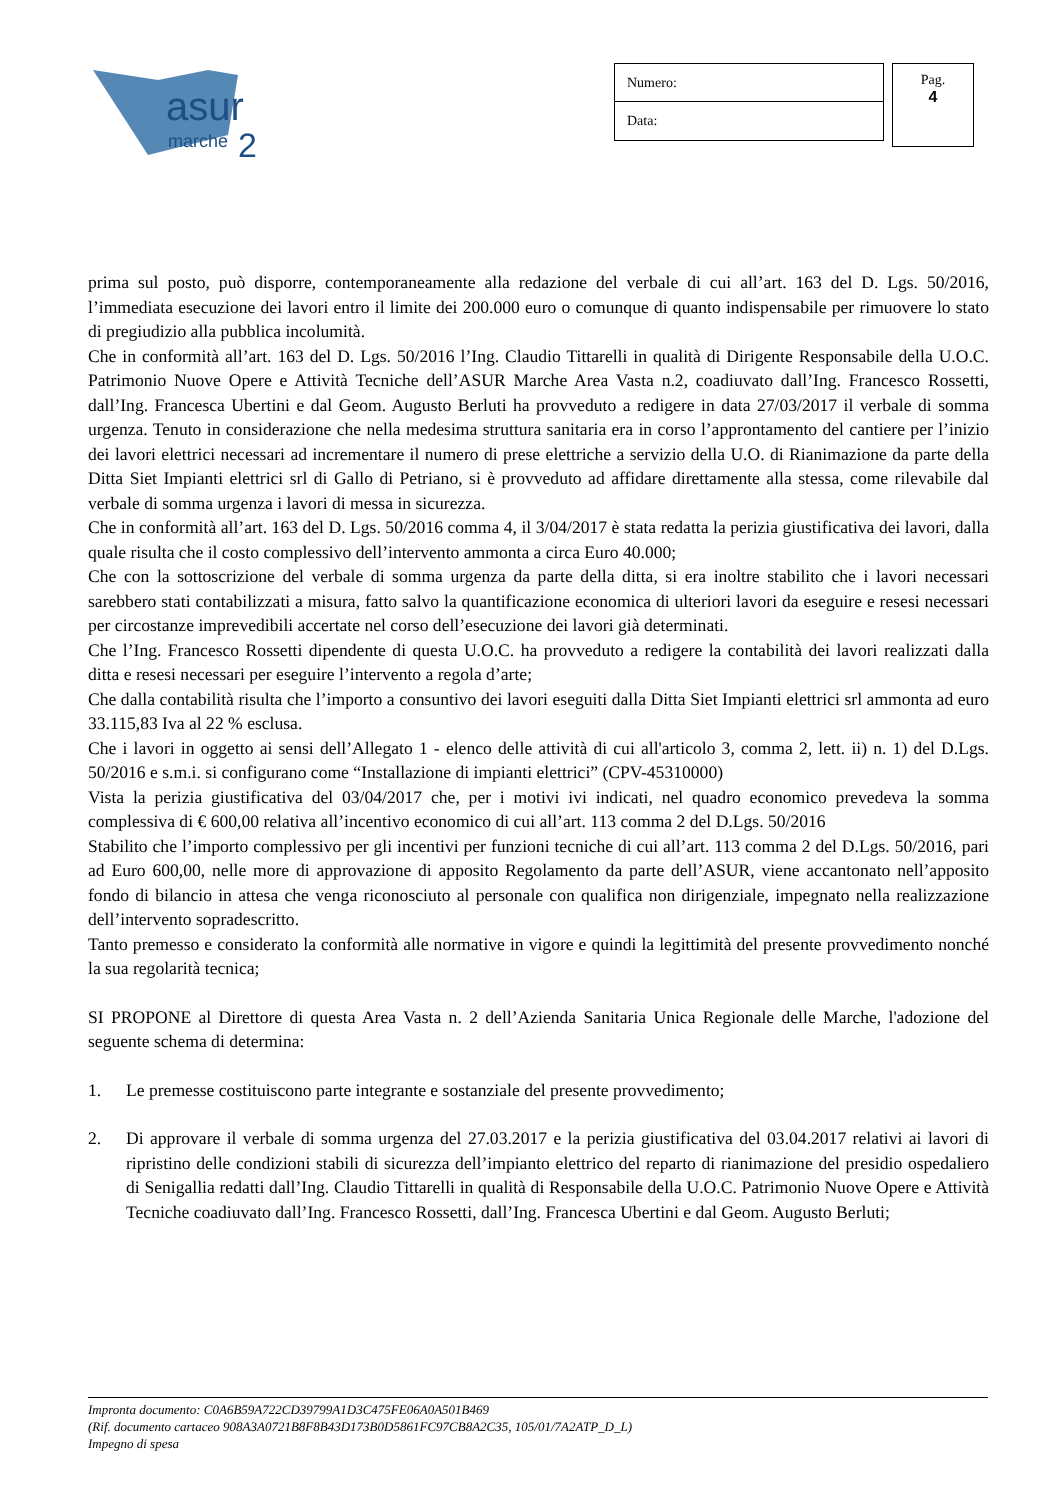asur
marche
2
Numero:
Data:
Pag.
4
prima sul posto, può disporre, contemporaneamente alla redazione del verbale di cui all’art. 163 del D. Lgs. 50/2016, l’immediata esecuzione dei lavori entro il limite dei 200.000 euro o comunque di quanto indispensabile per rimuovere lo stato di pregiudizio alla pubblica incolumità.
Che in conformità all’art. 163 del D. Lgs. 50/2016 l’Ing. Claudio Tittarelli in qualità di Dirigente Responsabile della U.O.C. Patrimonio Nuove Opere e Attività Tecniche dell’ASUR Marche Area Vasta n.2, coadiuvato dall’Ing. Francesco Rossetti, dall’Ing. Francesca Ubertini e dal Geom. Augusto Berluti ha provveduto a redigere in data 27/03/2017 il verbale di somma urgenza. Tenuto in considerazione che nella medesima struttura sanitaria era in corso l’approntamento del cantiere per l’inizio dei lavori elettrici necessari ad incrementare il numero di prese elettriche a servizio della U.O. di Rianimazione da parte della Ditta Siet Impianti elettrici srl di Gallo di Petriano, si è provveduto ad affidare direttamente alla stessa, come rilevabile dal verbale di somma urgenza i lavori di messa in sicurezza.
Che in conformità all’art. 163 del D. Lgs. 50/2016 comma 4, il 3/04/2017 è stata redatta la perizia giustificativa dei lavori, dalla quale risulta che il costo complessivo dell’intervento ammonta a circa Euro 40.000;
Che con la sottoscrizione del verbale di somma urgenza da parte della ditta, si era inoltre stabilito che i lavori necessari sarebbero stati contabilizzati a misura, fatto salvo la quantificazione economica di ulteriori lavori da eseguire e resesi necessari per circostanze imprevedibili accertate nel corso dell’esecuzione dei lavori già determinati.
Che l’Ing. Francesco Rossetti dipendente di questa U.O.C. ha provveduto a redigere la contabilità dei lavori realizzati dalla ditta e resesi necessari per eseguire l’intervento a regola d’arte;
Che dalla contabilità risulta che l’importo a consuntivo dei lavori eseguiti dalla Ditta Siet Impianti elettrici srl ammonta ad euro 33.115,83 Iva al 22 % esclusa.
Che i lavori in oggetto ai sensi dell’Allegato 1 - elenco delle attività di cui all'articolo 3, comma 2, lett. ii) n. 1) del D.Lgs. 50/2016 e s.m.i. si configurano come “Installazione di impianti elettrici” (CPV-45310000)
Vista la perizia giustificativa del 03/04/2017 che, per i motivi ivi indicati, nel quadro economico prevedeva la somma complessiva di € 600,00 relativa all’incentivo economico di cui all’art. 113 comma 2 del D.Lgs. 50/2016
Stabilito che l’importo complessivo per gli incentivi per funzioni tecniche di cui all’art. 113 comma 2 del D.Lgs. 50/2016, pari ad Euro 600,00, nelle more di approvazione di apposito Regolamento da parte dell’ASUR, viene accantonato nell’apposito fondo di bilancio in attesa che venga riconosciuto al personale con qualifica non dirigenziale, impegnato nella realizzazione dell’intervento sopradescritto.
Tanto premesso e considerato la conformità alle normative in vigore e quindi la legittimità del presente provvedimento nonché la sua regolarità tecnica;
SI PROPONE al Direttore di questa Area Vasta n. 2 dell’Azienda Sanitaria Unica Regionale delle Marche, l'adozione del seguente schema di determina:
1. Le premesse costituiscono parte integrante e sostanziale del presente provvedimento;
2. Di approvare il verbale di somma urgenza del 27.03.2017 e la perizia giustificativa del 03.04.2017 relativi ai lavori di ripristino delle condizioni stabili di sicurezza dell’impianto elettrico del reparto di rianimazione del presidio ospedaliero di Senigallia redatti dall’Ing. Claudio Tittarelli in qualità di Responsabile della U.O.C. Patrimonio Nuove Opere e Attività Tecniche coadiuvato dall’Ing. Francesco Rossetti, dall’Ing. Francesca Ubertini e dal Geom. Augusto Berluti;
Impronta documento: C0A6B59A722CD39799A1D3C475FE06A0A501B469
(Rif. documento cartaceo 908A3A0721B8F8B43D173B0D5861FC97CB8A2C35, 105/01/7A2ATP_D_L)
Impegno di spesa